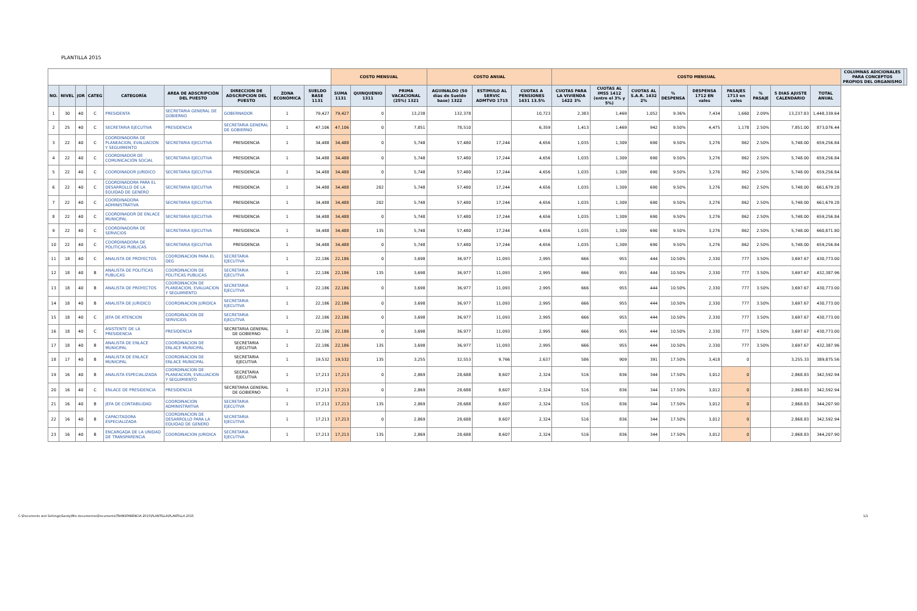PLANTILLA 2015
| | | | | | | | | | COSTO MENSUAL | | | COSTO ANUAL | | | COSTO MENSUAL | | | | | | | | | COLUMNAS ADICIONALES PARA CONCEPTOS PROPIOS DEL ORGANISMO | |
| --- | --- | --- | --- | --- | --- | --- | --- | --- | --- | --- | --- | --- | --- | --- | --- | --- | --- | --- | --- | --- | --- | --- | --- | --- | --- |
| NO. | NIVEL | JOR | CATEG | CATEGORÍA | AREA DE ADSCRIPCIÓN DEL PUESTO | DIRECCION DE ADSCRIPCION DEL PUESTO | ZONA ECONÓMICA | SUELDO BASE 1131 | SUMA 1131 | QUINQUENIO 1311 | PRIMA VACACIONAL (25%) 1321 | AGUINALDO (50 días de Sueldo base) 1322 | ESTIMULO AL SERVIC ADMTVO 1715 | CUOTAS A PENSIONES 1431 13.5% | CUOTAS PARA LA VIVIENDA 1422 3% | CUOTAS AL IMSS 1412 (entre el 3% y 5%) | CUOTAS AL S.A.R. 1432 2% | % DESPENSA | DESPENSA 1712 EN vales | PASAJES 1713 en vales | % PASAJE | 5 DIAS AJUSTE CALENDARIO | TOTAL ANUAL | | |
| 1 | 30 | 40 | C | PRESIDENTA | SECRETARIA GENERAL DE GOBIERNO | GOBERNADOR | 1 | 79,427 | 79,427 | 0 | 13,238 | 132,378 | | 10,723 | 2,383 | 1,469 | 1,052 | 9.36% | 7,434 | 1,660 | 2.09% | 13,237.83 | 1,448,339.64 | | |
| 2 | 25 | 40 | C | SECRETARIA EJECUTIVA | PRESIDENCIA | SECRETARIA GENERAL DE GOBIERNO | 1 | 47,106 | 47,106 | 0 | 7,851 | 78,510 | | 6,359 | 1,413 | 1,469 | 942 | 9.50% | 4,475 | 1,178 | 2.50% | 7,851.00 | 873,076.44 | | |
| 3 | 22 | 40 | C | COORDINADORA DE PLANEACION, EVALUACION Y SEGUIMIENTO | SECRETARIA EJECUTIVA | PRESIDENCIA | 1 | 34,488 | 34,488 | 0 | 5,748 | 57,480 | 17,244 | 4,656 | 1,035 | 1,309 | 690 | 9.50% | 3,276 | 862 | 2.50% | 5,748.00 | 659,256.84 | | |
| 4 | 22 | 40 | C | COORDINADOR DE COMUNICACIÓN SOCIAL | SECRETARIA EJECUTIVA | PRESIDENCIA | 1 | 34,488 | 34,488 | 0 | 5,748 | 57,480 | 17,244 | 4,656 | 1,035 | 1,309 | 690 | 9.50% | 3,276 | 862 | 2.50% | 5,748.00 | 659,256.84 | | |
| 5 | 22 | 40 | C | COORDINADOR JURIDICO | SECRETARIA EJECUTIVA | PRESIDENCIA | 1 | 34,488 | 34,488 | 0 | 5,748 | 57,480 | 17,244 | 4,656 | 1,035 | 1,309 | 690 | 9.50% | 3,276 | 862 | 2.50% | 5,748.00 | 659,256.84 | | |
| 6 | 22 | 40 | C | COORDINADORA PARA EL DESARROLLO DE LA EQUIDAD DE GENERO | SECRETARIA EJECUTIVA | PRESIDENCIA | 1 | 34,488 | 34,488 | 202 | 5,748 | 57,480 | 17,244 | 4,656 | 1,035 | 1,309 | 690 | 9.50% | 3,276 | 862 | 2.50% | 5,748.00 | 661,679.28 | | |
| 7 | 22 | 40 | C | COORDINADORA ADMINISTRATIVA | SECRETARIA EJECUTIVA | PRESIDENCIA | 1 | 34,488 | 34,488 | 202 | 5,748 | 57,480 | 17,244 | 4,656 | 1,035 | 1,309 | 690 | 9.50% | 3,276 | 862 | 2.50% | 5,748.00 | 661,679.28 | | |
| 8 | 22 | 40 | C | COORDINADOR DE ENLACE MUNICIPAL | SECRETARIA EJECUTIVA | PRESIDENCIA | 1 | 34,488 | 34,488 | 0 | 5,748 | 57,480 | 17,244 | 4,656 | 1,035 | 1,309 | 690 | 9.50% | 3,276 | 862 | 2.50% | 5,748.00 | 659,256.84 | | |
| 9 | 22 | 40 | C | COORDINADORA DE SERVICIOS | SECRETARIA EJECUTIVA | PRESIDENCIA | 1 | 34,488 | 34,488 | 135 | 5,748 | 57,480 | 17,244 | 4,656 | 1,035 | 1,309 | 690 | 9.50% | 3,276 | 862 | 2.50% | 5,748.00 | 660,871.80 | | |
| 10 | 22 | 40 | C | COORDINADORA DE POLITICAS PUBLICAS | SECRETARIA EJECUTIVA | PRESIDENCIA | 1 | 34,488 | 34,488 | 0 | 5,748 | 57,480 | 17,244 | 4,656 | 1,035 | 1,309 | 690 | 9.50% | 3,276 | 862 | 2.50% | 5,748.00 | 659,256.84 | | |
| 11 | 18 | 40 | C | ANALISTA DE PROYECTOS | COORDINACION PARA EL DEG | SECRETARIA EJECUTIVA | 1 | 22,186 | 22,186 | 0 | 3,698 | 36,977 | 11,093 | 2,995 | 666 | 955 | 444 | 10.50% | 2,330 | 777 | 3.50% | 3,697.67 | 430,773.00 | | |
| 12 | 18 | 40 | B | ANALISTA DE POLITICAS PUBLICAS | COORDINACION DE POLITICAS PUBLICAS | SECRETARIA EJECUTIVA | 1 | 22,186 | 22,186 | 135 | 3,698 | 36,977 | 11,093 | 2,995 | 666 | 955 | 444 | 10.50% | 2,330 | 777 | 3.50% | 3,697.67 | 432,387.96 | | |
| 13 | 18 | 40 | B | ANALISTA DE PROYECTOS | COORDINACION DE PLANEACION, EVALUACION Y SEGUIMIENTO | SECRETARIA EJECUTIVA | 1 | 22,186 | 22,186 | 0 | 3,698 | 36,977 | 11,093 | 2,995 | 666 | 955 | 444 | 10.50% | 2,330 | 777 | 3.50% | 3,697.67 | 430,773.00 | | |
| 14 | 18 | 40 | B | ANALISTA DE JURIDICO | COORDINACION JURIDICA | SECRETARIA EJECUTIVA | 1 | 22,186 | 22,186 | 0 | 3,698 | 36,977 | 11,093 | 2,995 | 666 | 955 | 444 | 10.50% | 2,330 | 777 | 3.50% | 3,697.67 | 430,773.00 | | |
| 15 | 18 | 40 | C | JEFA DE ATENCION | COORDINACION DE SERVICIOS | SECRETARIA EJECUTIVA | 1 | 22,186 | 22,186 | 0 | 3,698 | 36,977 | 11,093 | 2,995 | 666 | 955 | 444 | 10.50% | 2,330 | 777 | 3.50% | 3,697.67 | 430,773.00 | | |
| 16 | 18 | 40 | C | ASISTENTE DE LA PRESIDENCIA | PRESIDENCIA | SECRETARIA GENERAL DE GOBIERNO | 1 | 22,186 | 22,186 | 0 | 3,698 | 36,977 | 11,093 | 2,995 | 666 | 955 | 444 | 10.50% | 2,330 | 777 | 3.50% | 3,697.67 | 430,773.00 | | |
| 17 | 18 | 40 | B | ANALISTA DE ENLACE MUNICIPAL | COORDINACION DE ENLACE MUNICIPAL | SECRETARIA EJECUTIVA | 1 | 22,186 | 22,186 | 135 | 3,698 | 36,977 | 11,093 | 2,995 | 666 | 955 | 444 | 10.50% | 2,330 | 777 | 3.50% | 3,697.67 | 432,387.96 | | |
| 18 | 17 | 40 | B | ANALISTA DE ENLACE MUNICIPAL | COORDINACION DE ENLACE MUNICIPAL | SECRETARIA EJECUTIVA | 1 | 19,532 | 19,532 | 135 | 3,255 | 32,553 | 9,766 | 2,637 | 586 | 909 | 391 | 17.50% | 3,418 | 0 | | 3,255.33 | 389,875.56 | | |
| 19 | 16 | 40 | B | ANALISTA ESPECIALIZADA | COORDINACION DE PLANEACION, EVALUACION Y SEGUIMIENTO | SECRETARIA EJECUTIVA | 1 | 17,213 | 17,213 | 0 | 2,869 | 28,688 | 8,607 | 2,324 | 516 | 836 | 344 | 17.50% | 3,012 | 0 | | 2,868.83 | 342,592.94 | | |
| 20 | 16 | 40 | C | ENLACE DE PRESIDENCIA | PRESIDENCIA | SECRETARIA GENERAL DE GOBIERNO | 1 | 17,213 | 17,213 | 0 | 2,869 | 28,688 | 8,607 | 2,324 | 516 | 836 | 344 | 17.50% | 3,012 | 0 | | 2,868.83 | 342,592.94 | | |
| 21 | 16 | 40 | B | JEFA DE CONTABILIDAD | COORDINACION ADMINISTRATIVA | SECRETARIA EJECUTIVA | 1 | 17,213 | 17,213 | 135 | 2,869 | 28,688 | 8,607 | 2,324 | 516 | 836 | 344 | 17.50% | 3,012 | 0 | | 2,868.83 | 344,207.90 | | |
| 22 | 16 | 40 | B | CAPACITADORA ESPECIALIZADA | COORDINACION DE DESARROLLO PARA LA EQUIDAD DE GENERO | SECRETARIA EJECUTIVA | 1 | 17,213 | 17,213 | 0 | 2,869 | 28,688 | 8,607 | 2,324 | 516 | 836 | 344 | 17.50% | 3,012 | 0 | | 2,868.83 | 342,592.94 | | |
| 23 | 16 | 40 | B | ENCARGADA DE LA UNIDAD DE TRANSPARENCIA | COORDINACION JURIDICA | SECRETARIA EJECUTIVA | 1 | 17,213 | 17,213 | 135 | 2,869 | 28,688 | 8,607 | 2,324 | 516 | 836 | 344 | 17.50% | 3,012 | 0 | | 2,868.83 | 344,207.90 | | |
C:\Documents and Settings\Sandy\Mis documentos\Documents\TRANSPARENCIA 2015\PLANTILLA\PLANTILLA 2015 1/1